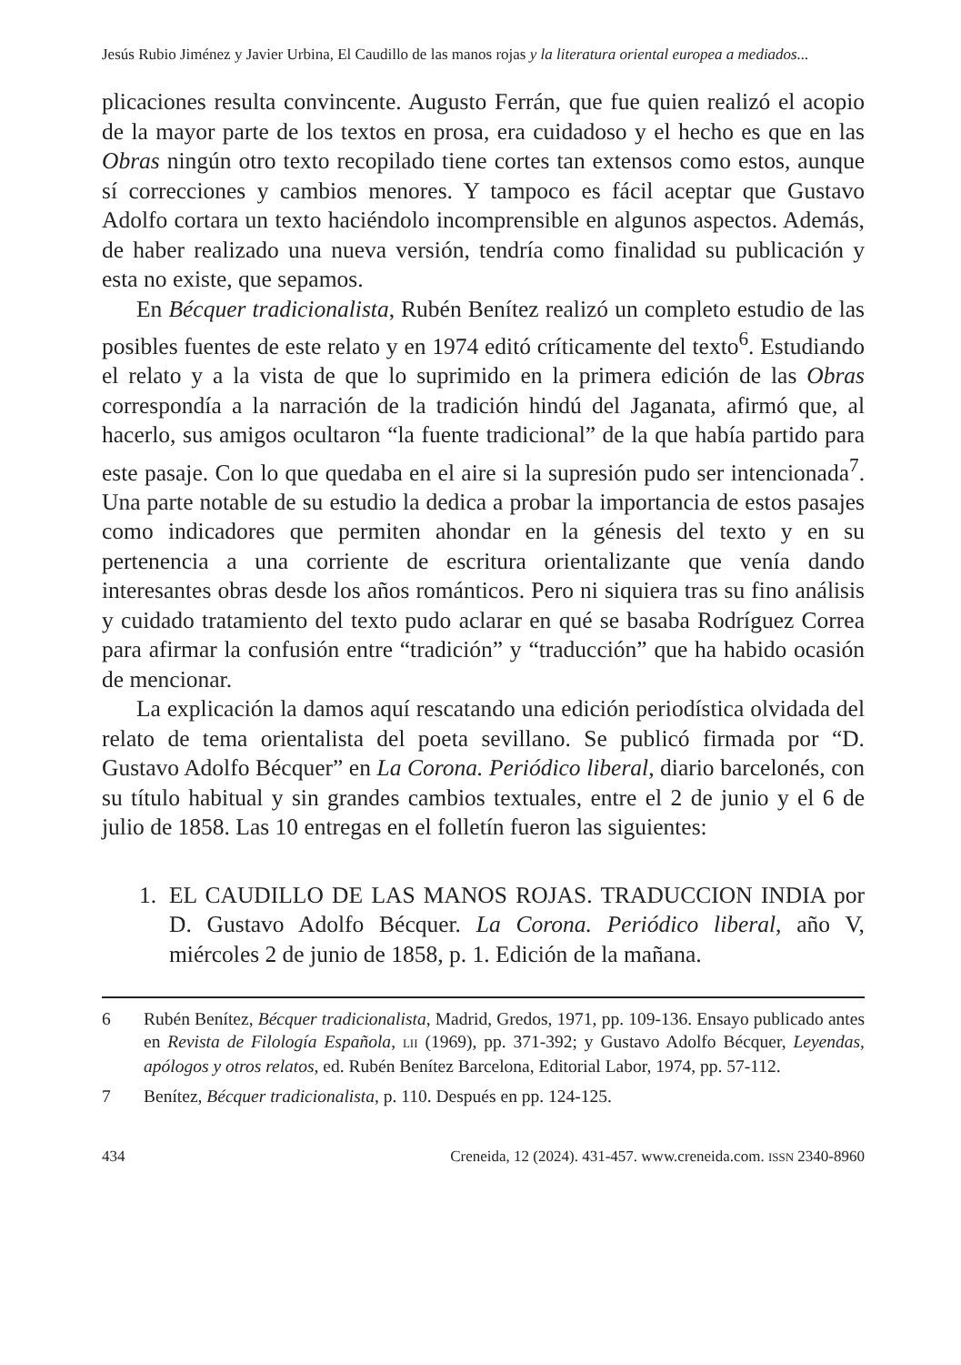Jesús Rubio Jiménez y Javier Urbina, El Caudillo de las manos rojas y la literatura oriental europea a mediados...
plicaciones resulta convincente. Augusto Ferrán, que fue quien realizó el acopio de la mayor parte de los textos en prosa, era cuidadoso y el hecho es que en las Obras ningún otro texto recopilado tiene cortes tan extensos como estos, aunque sí correcciones y cambios menores. Y tampoco es fácil aceptar que Gustavo Adolfo cortara un texto haciéndolo incomprensible en algunos aspectos. Además, de haber realizado una nueva versión, tendría como finalidad su publicación y esta no existe, que sepamos.
En Bécquer tradicionalista, Rubén Benítez realizó un completo estudio de las posibles fuentes de este relato y en 1974 editó críticamente del texto<sup>6</sup>. Estudiando el relato y a la vista de que lo suprimido en la primera edición de las Obras correspondía a la narración de la tradición hindú del Jaganata, afirmó que, al hacerlo, sus amigos ocultaron “la fuente tradicional” de la que había partido para este pasaje. Con lo que quedaba en el aire si la supresión pudo ser intencionada<sup>7</sup>. Una parte notable de su estudio la dedica a probar la importancia de estos pasajes como indicadores que permiten ahondar en la génesis del texto y en su pertenencia a una corriente de escritura orientalizante que venía dando interesantes obras desde los años románticos. Pero ni siquiera tras su fino análisis y cuidado tratamiento del texto pudo aclarar en qué se basaba Rodríguez Correa para afirmar la confusión entre “tradición” y “traducción” que ha habido ocasión de mencionar.
La explicación la damos aquí rescatando una edición periodística olvidada del relato de tema orientalista del poeta sevillano. Se publicó firmada por “D. Gustavo Adolfo Bécquer” en La Corona. Periódico liberal, diario barcelonés, con su título habitual y sin grandes cambios textuales, entre el 2 de junio y el 6 de julio de 1858. Las 10 entregas en el folletín fueron las siguientes:
1. EL CAUDILLO DE LAS MANOS ROJAS. TRADUCCION INDIA por D. Gustavo Adolfo Bécquer. La Corona. Periódico liberal, año V, miércoles 2 de junio de 1858, p. 1. Edición de la mañana.
6 Rubén Benítez, Bécquer tradicionalista, Madrid, Gredos, 1971, pp. 109-136. Ensayo publicado antes en Revista de Filología Española, LII (1969), pp. 371-392; y Gustavo Adolfo Bécquer, Leyendas, apólogos y otros relatos, ed. Rubén Benítez Barcelona, Editorial Labor, 1974, pp. 57-112.
7 Benítez, Bécquer tradicionalista, p. 110. Después en pp. 124-125.
434 Creneida, 12 (2024). 431-457. www.creneida.com. ISSN 2340-8960